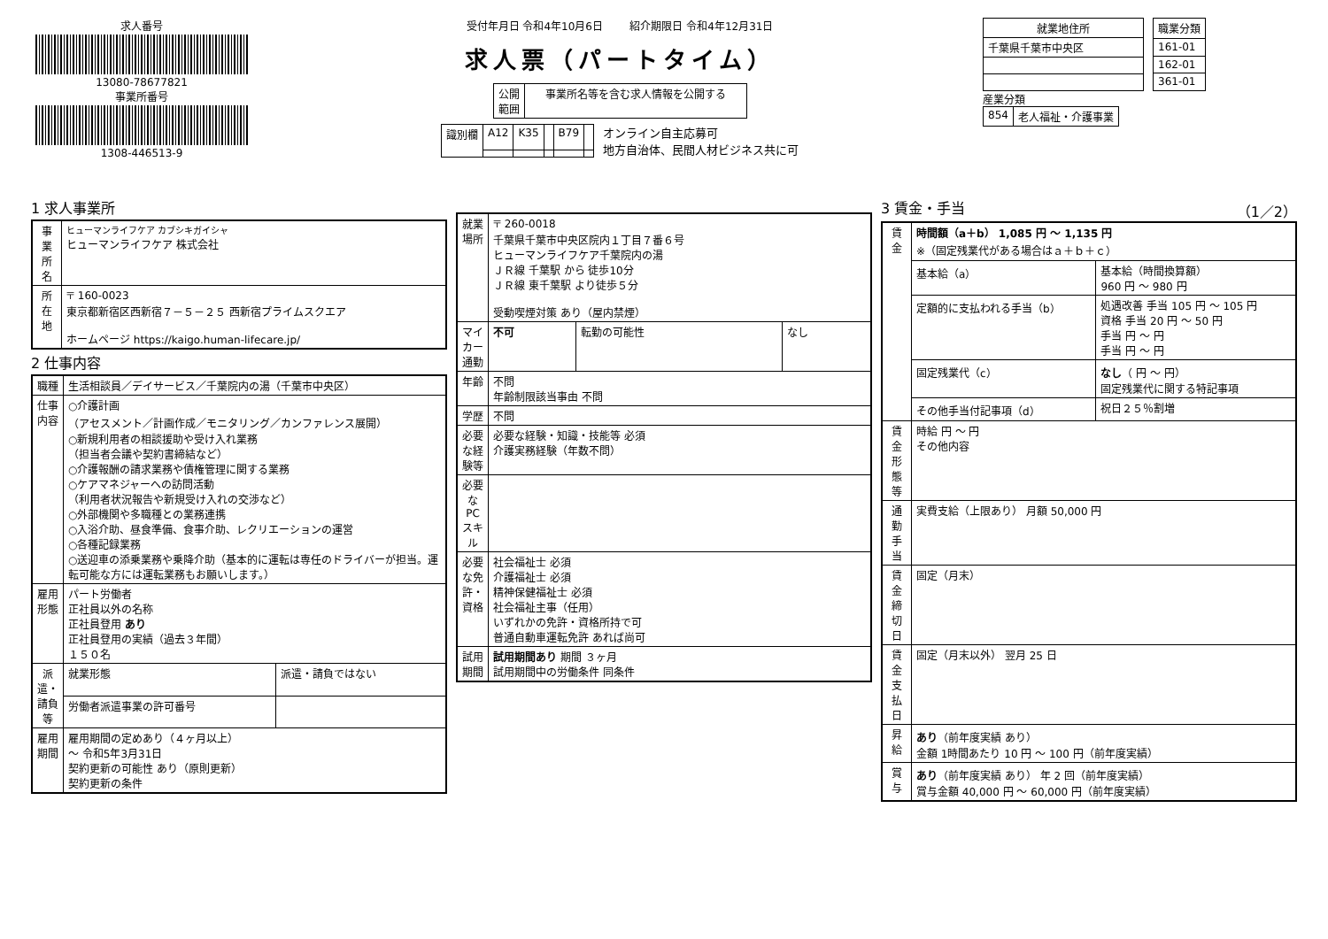求人番号
13080-78677821
事業所番号
1308-446513-9
受付年月日 令和4年10月6日 紹介期限日 令和4年12月31日
求人票（パートタイム）
| 公開 範囲 | 事業所名等を含む求人情報を公開する |
| 識別欄 | A12 | K35 | | B79 | |
オンライン自主応募可
地方自治体、民間人材ビジネス共に可
| 就業地住所 |
| --- |
| 千葉県千葉市中央区 |
| 職業分類 |
| --- |
| 161-01 |
| 162-01 |
| 361-01 |
産業分類
| 854 | 老人福祉・介護事業 |
1 求人事業所
| 事業所名 | ヒューマンライフケア カブシキガイシャ ヒューマンライフケア 株式会社 |
| 所在地 | 〒 160-0023 東京都新宿区西新宿７－５－２５ 西新宿プライムスクエア ホームページ https://kaigo.human-lifecare.jp/ |
2 仕事内容
| 職種 | 生活相談員／デイサービス／千葉院内の湯（千葉市中央区） | |
| 仕事内容 | ○介護計画 （アセスメント／計画作成／モニタリング／カンファレンス展開） ○新規利用者の相談援助や受け入れ業務 （担当者会議や契約書締結など） ○介護報酬の請求業務や債権管理に関する業務 ○ケアマネジャーへの訪問活動 （利用者状況報告や新規受け入れの交渉など） ○外部機関や多職種との業務連携 ○入浴介助、昼食準備、食事介助、レクリエーションの運営 ○各種記録業務 ○送迎車の添乗業務や乗降介助（基本的に運転は専任のドライバーが担当。運転可能な方には運転業務もお願いします。） | |
| 雇用形態 | パート労働者 正社員以外の名称 正社員登用 あり 正社員登用の実績（過去３年間） １５０名 | |
| 派遣・請負等 | 就業形態 | 派遣・請負ではない |
| | 労働者派遣事業の許可番号 | |
| 雇用期間 | 雇用期間の定めあり（４ヶ月以上） ～ 令和5年3月31日 契約更新の可能性 あり（原則更新） 契約更新の条件 | |
| 就業場所 | 〒 260-0018 千葉県千葉市中央区院内１丁目７番６号 ヒューマンライフケア千葉院内の湯 ＪＲ線 千葉駅 から 徒歩10分 ＪＲ線 東千葉駅 より徒歩５分 受動喫煙対策 あり（屋内禁煙） | | |
| マイカー通勤 | 不可 | 転勤の可能性 | なし |
| 年齢 | 不問 年齢制限該当事由 不問 | | |
| 学歴 | 不問 | | |
| 必要な経験等 | 必要な経験・知識・技能等 必須 介護実務経験（年数不問） | | |
| 必要なPCスキル | | | |
| 必要な免許・資格 | 社会福祉士 必須 介護福祉士 必須 精神保健福祉士 必須 社会福祉主事（任用） いずれかの免許・資格所持で可 普通自動車運転免許 あれば尚可 | | |
| 試用期間 | 試用期間あり 期間 ３ヶ月 試用期間中の労働条件 同条件 | | |
3 賃金・手当 （1／2）
| 賃金 | 時間額（a＋b） 1,085 円 ～ 1,135 円 ※（固定残業代がある場合はａ＋ｂ＋ｃ） | |
| | 基本給（a） | 基本給（時間換算額） 960 円 ～ 980 円 |
| | 定額的に支払われる手当（b） | 処遇改善 手当 105 円 ～ 105 円 資格 手当 20 円 ～ 50 円 手当 円 ～ 円 手当 円 ～ 円 |
| | 固定残業代（c） | なし （ 円 ～ 円） 固定残業代に関する特記事項 |
| | その他手当付記事項（d） | 祝日２５％割増 |
| 賃金形態等 | 時給 円 ～ 円 その他内容 | |
| 通勤手当 | 実費支給（上限あり） 月額 50,000 円 | |
| 賃金締切日 | 固定（月末） | |
| 賃金支払日 | 固定（月末以外） 翌月 25 日 | |
| 昇給 | あり （前年度実績 あり） 金額 1時間あたり 10 円 ～ 100 円（前年度実績） | |
| 賞与 | あり （前年度実績 あり） 年 2 回（前年度実績） 賞与金額 40,000 円 ～ 60,000 円（前年度実績） | |